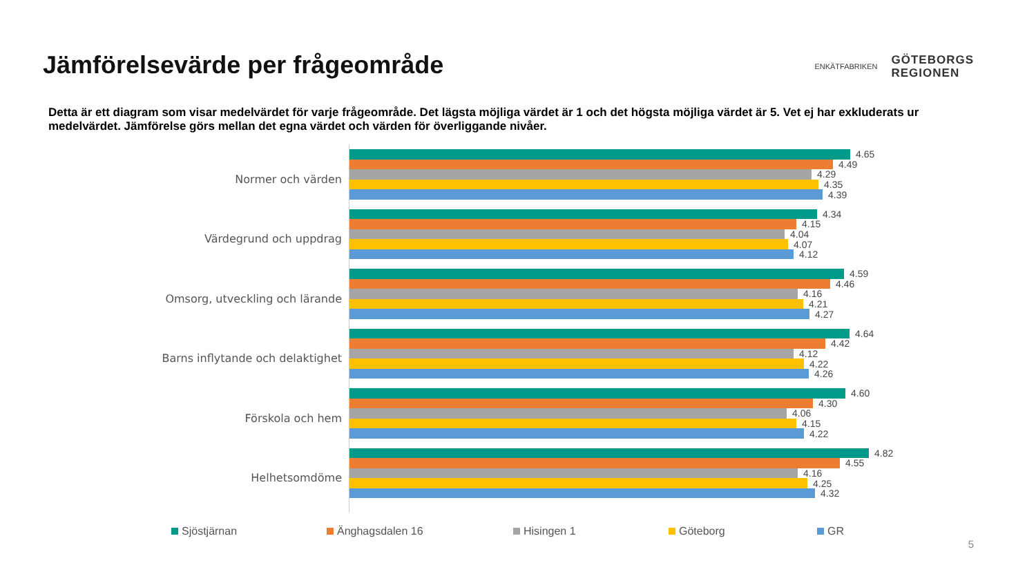Jämförelsevärde per frågeområde
ENKÄTFABRIKEN
GÖTEBORGS
REGIONEN
Detta är ett diagram som visar medelvärdet för varje frågeområde. Det lägsta möjliga värdet är 1 och det högsta möjliga värdet är 5. Vet ej har exkluderats ur medelvärdet. Jämförelse görs mellan det egna värdet och värden för överliggande nivåer.
Normer och värden
Värdegrund och uppdrag
Omsorg, utveckling och lärande
Barns inflytande och delaktighet
Förskola och hem
Helhetsomdöme
4.65
4.49
4.29
4.35
4.39
4.34
4.15
4.04
4.07
4.12
4.59
4.46
4.16
4.21
4.27
4.64
4.42
4.12
4.22
4.26
4.60
4.30
4.06
4.15
4.22
4.82
4.55
4.16
4.25
4.32
Sjöstjärnan Änghagsdalen 16 Hisingen 1 Göteborg GR
5